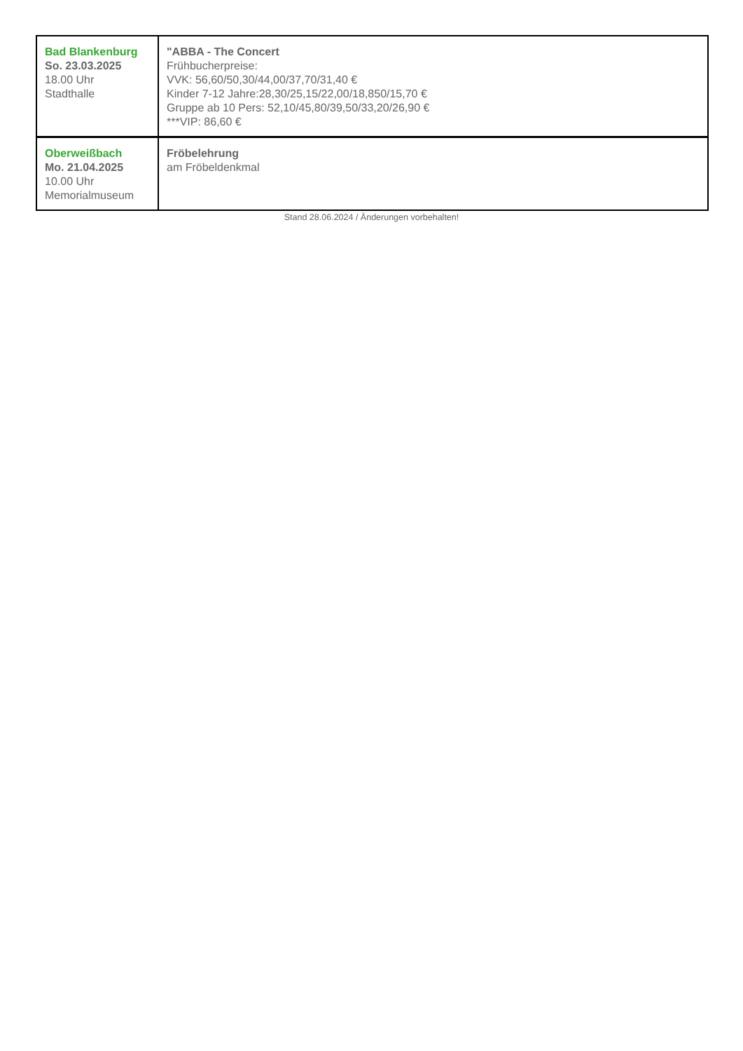| Bad Blankenburg So. 23.03.2025 18.00 Uhr Stadthalle | "ABBA - The Concert Frühbucherpreise: VVK: 56,60/50,30/44,00/37,70/31,40 € Kinder 7-12 Jahre:28,30/25,15/22,00/18,850/15,70 € Gruppe ab 10 Pers: 52,10/45,80/39,50/33,20/26,90 € ***VIP: 86,60 € |
| Oberweißbach Mo. 21.04.2025 10.00 Uhr Memorialmuseum | Fröbelehrung am Fröbeldenkmal |
Stand 28.06.2024 / Änderungen vorbehalten!